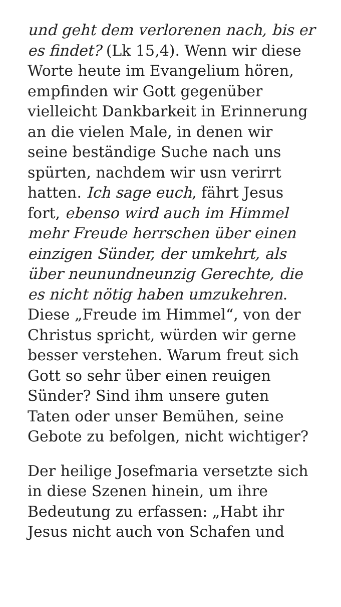und geht dem verlorenen nach, bis er es findet? (Lk 15,4). Wenn wir diese Worte heute im Evangelium hören, empfinden wir Gott gegenüber vielleicht Dankbarkeit in Erinnerung an die vielen Male, in denen wir seine beständige Suche nach uns spürten, nachdem wir usn verirrt hatten. Ich sage euch, fährt Jesus fort, ebenso wird auch im Himmel mehr Freude herrschen über einen einzigen Sünder, der umkehrt, als über neunundneunzig Gerechte, die es nicht nötig haben umzukehren. Diese „Freude im Himmel“, von der Christus spricht, würden wir gerne besser verstehen. Warum freut sich Gott so sehr über einen reuigen Sünder? Sind ihm unsere guten Taten oder unser Bemühen, seine Gebote zu befolgen, nicht wichtiger?
Der heilige Josefmaria versetzte sich in diese Szenen hinein, um ihre Bedeutung zu erfassen: „Habt ihr Jesus nicht auch von Schafen und